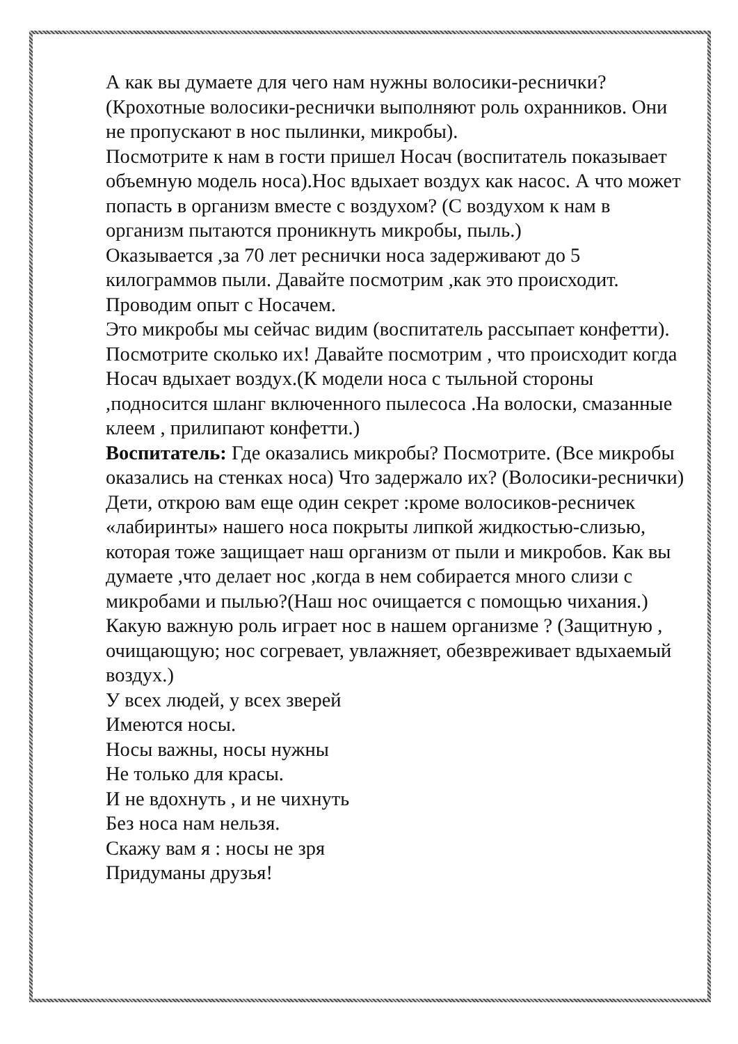А как вы думаете для чего нам нужны волосики-реснички? (Крохотные волосики-реснички выполняют роль охранников. Они не пропускают в нос пылинки, микробы).
Посмотрите к нам в гости пришел Носач (воспитатель показывает объемную модель носа).Нос вдыхает воздух как насос. А что может попасть в организм вместе с воздухом? (С воздухом к нам в организм пытаются проникнуть микробы, пыль.)
Оказывается ,за 70 лет реснички носа задерживают до 5 килограммов пыли. Давайте посмотрим ,как это происходит. Проводим опыт с Носачем.
Это микробы мы сейчас видим (воспитатель рассыпает конфетти). Посмотрите сколько их! Давайте посмотрим , что происходит когда Носач вдыхает воздух.(К модели носа с тыльной стороны ,подносится шланг включенного пылесоса .На волоски, смазанные клеем , прилипают конфетти.)
Воспитатель: Где оказались микробы? Посмотрите. (Все микробы оказались на стенках носа) Что задержало их? (Волосики-реснички) Дети, открою вам еще один секрет :кроме волосиков-ресничек «лабиринты» нашего носа покрыты липкой жидкостью-слизью, которая тоже защищает наш организм от пыли и микробов. Как вы думаете ,что делает нос ,когда в нем собирается много слизи с микробами и пылью?(Наш нос очищается с помощью чихания.)
Какую важную роль играет нос в нашем организме ? (Защитную , очищающую; нос согревает, увлажняет, обезвреживает вдыхаемый воздух.)
У всех людей, у всех зверей
Имеются носы.
Носы важны, носы нужны
Не только для красы.
И не вдохнуть , и не чихнуть
Без носа нам нельзя.
Скажу вам я : носы не зря
Придуманы друзья!